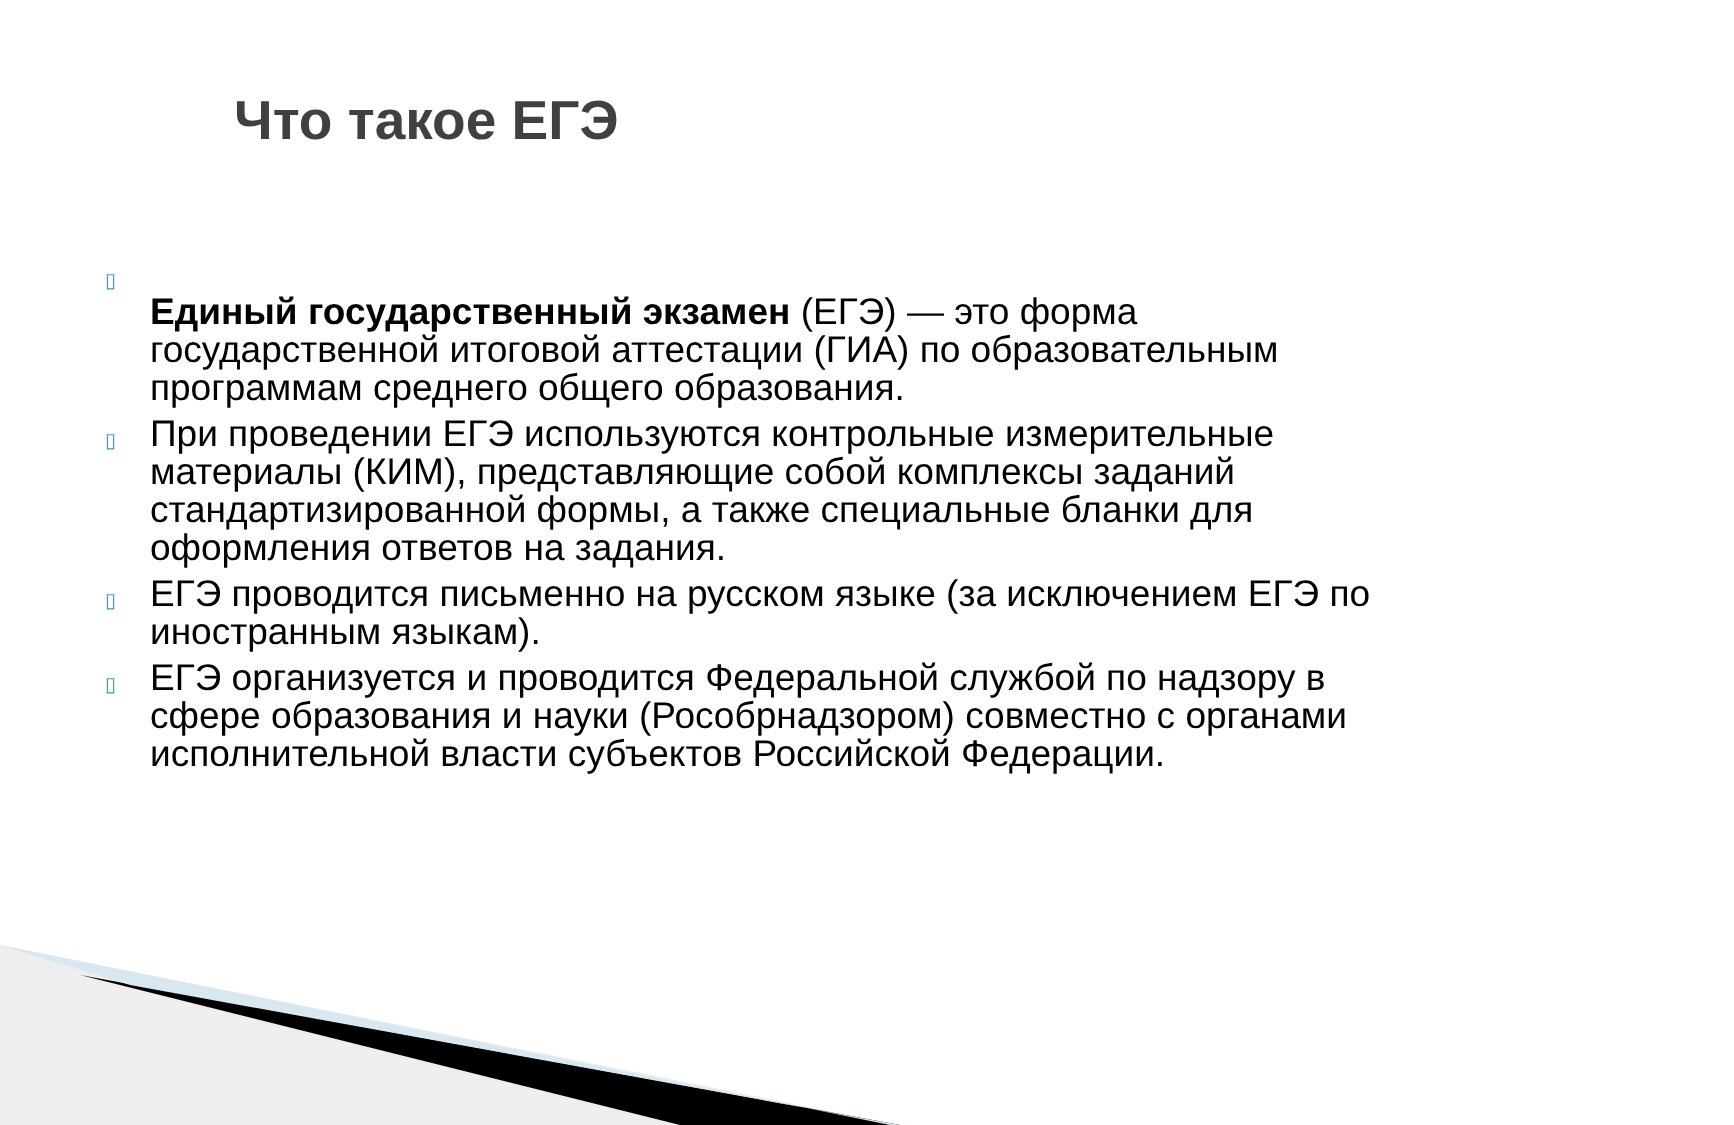Что такое ЕГЭ
▯
Единый государственный экзамен (ЕГЭ) — это форма государственной итоговой аттестации (ГИА) по образовательным программам среднего общего образования.
▯ При проведении ЕГЭ используются контрольные измерительные материалы (КИМ), представляющие собой комплексы заданий стандартизированной формы, а также специальные бланки для оформления ответов на задания.
▯ ЕГЭ проводится письменно на русском языке (за исключением ЕГЭ по иностранным языкам).
▯ ЕГЭ организуется и проводится Федеральной службой по надзору в сфере образования и науки (Рособрнадзором) совместно с органами исполнительной власти субъектов Российской Федерации.